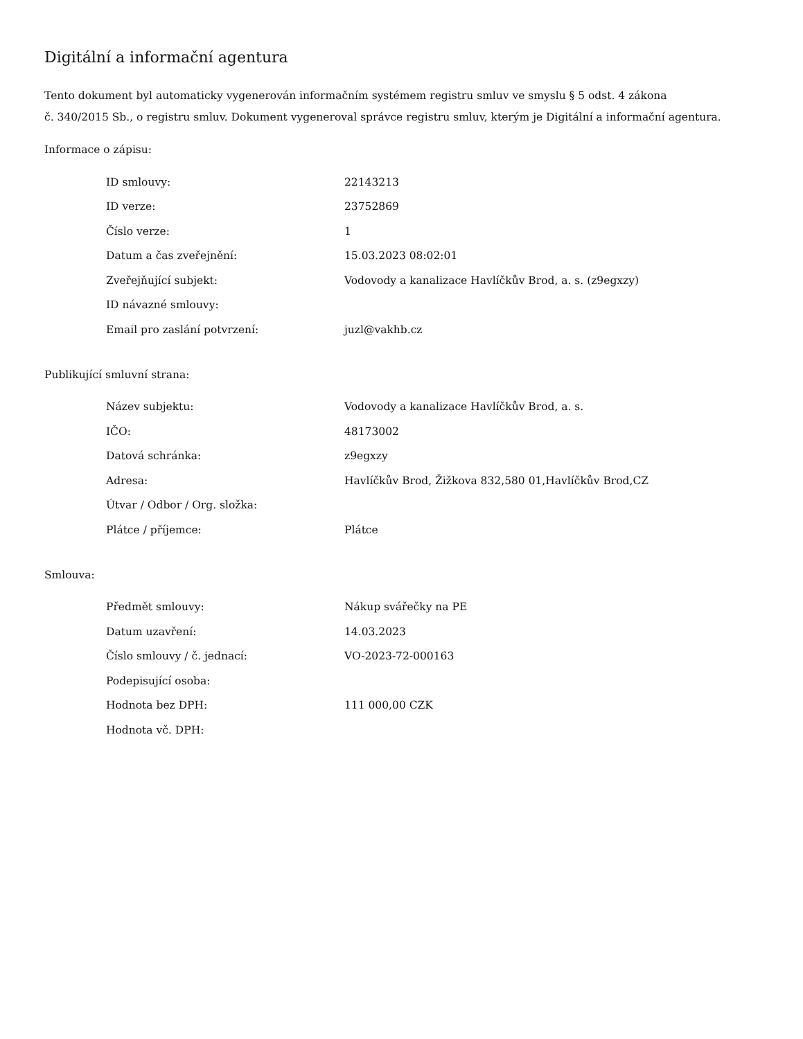Digitální a informační agentura
Tento dokument byl automaticky vygenerován informačním systémem registru smluv ve smyslu § 5 odst. 4 zákona
č. 340/2015 Sb., o registru smluv. Dokument vygeneroval správce registru smluv, kterým je Digitální a informační agentura.
Informace o zápisu:
| ID smlouvy: | 22143213 |
| ID verze: | 23752869 |
| Číslo verze: | 1 |
| Datum a čas zveřejnění: | 15.03.2023 08:02:01 |
| Zveřejňující subjekt: | Vodovody a kanalizace Havlíčkův Brod, a. s. (z9egxzy) |
| ID návazné smlouvy: | |
| Email pro zaslání potvrzení: | juzl@vakhb.cz |
Publikující smluvní strana:
| Název subjektu: | Vodovody a kanalizace Havlíčkův Brod, a. s. |
| IČO: | 48173002 |
| Datová schránka: | z9egxzy |
| Adresa: | Havlíčkův Brod, Žižkova 832,580 01,Havlíčkův Brod,CZ |
| Útvar / Odbor / Org. složka: | |
| Plátce / příjemce: | Plátce |
Smlouva:
| Předmět smlouvy: | Nákup svářečky na PE |
| Datum uzavření: | 14.03.2023 |
| Číslo smlouvy / č. jednací: | VO-2023-72-000163 |
| Podepisující osoba: | |
| Hodnota bez DPH: | 111 000,00 CZK |
| Hodnota vč. DPH: | |